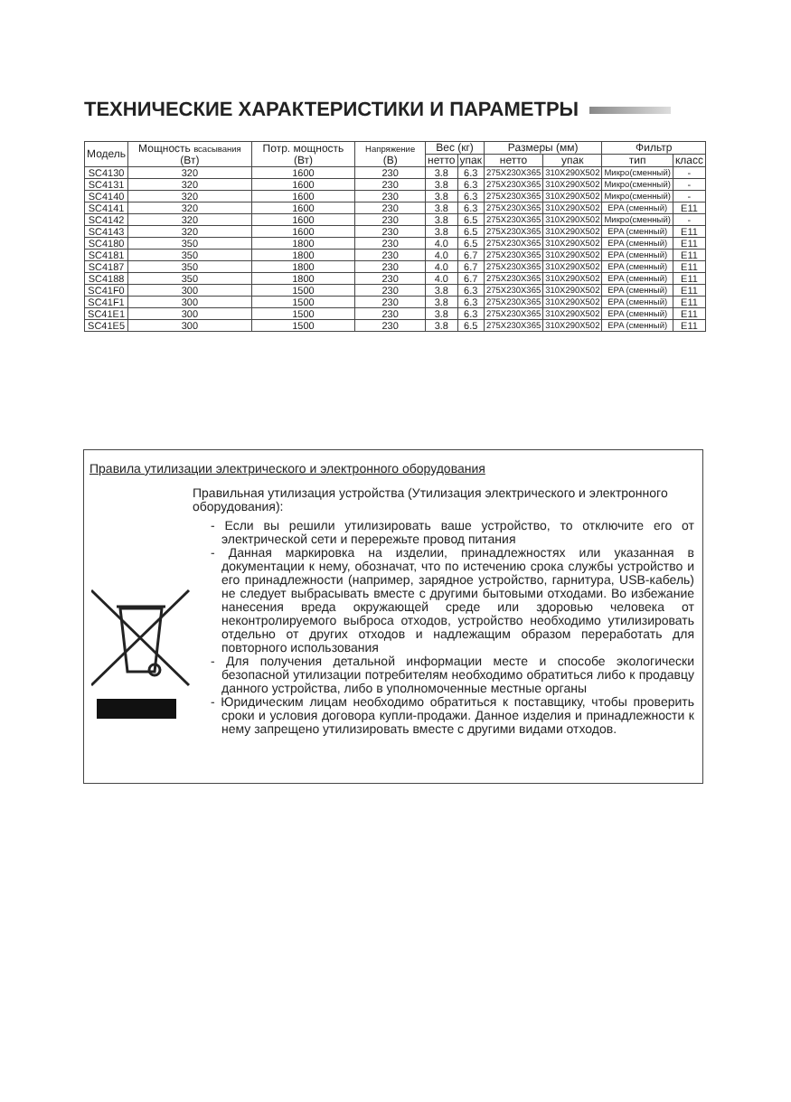ТЕХНИЧЕСКИЕ ХАРАКТЕРИСТИКИ И ПАРАМЕТРЫ
| Модель | Мощность всасывания (Вт) | Потр. мощность (Вт) | Напряжение (В) | Вес (кг) | | Размеры (мм) | | Фильтр | |
| --- | --- | --- | --- | --- | --- | --- | --- | --- | --- |
| | | | | нетто | упак | нетто | упак | тип | класс |
| SC4130 | 320 | 1600 | 230 | 3.8 | 6.3 | 275X230X365 | 310X290X502 | Микро(сменный) | - |
| SC4131 | 320 | 1600 | 230 | 3.8 | 6.3 | 275X230X365 | 310X290X502 | Микро(сменный) | - |
| SC4140 | 320 | 1600 | 230 | 3.8 | 6.3 | 275X230X365 | 310X290X502 | Микро(сменный) | - |
| SC4141 | 320 | 1600 | 230 | 3.8 | 6.3 | 275X230X365 | 310X290X502 | EPA (сменный) | E11 |
| SC4142 | 320 | 1600 | 230 | 3.8 | 6.5 | 275X230X365 | 310X290X502 | Микро(сменный) | - |
| SC4143 | 320 | 1600 | 230 | 3.8 | 6.5 | 275X230X365 | 310X290X502 | EPA (сменный) | E11 |
| SC4180 | 350 | 1800 | 230 | 4.0 | 6.5 | 275X230X365 | 310X290X502 | EPA (сменный) | E11 |
| SC4181 | 350 | 1800 | 230 | 4.0 | 6.7 | 275X230X365 | 310X290X502 | EPA (сменный) | E11 |
| SC4187 | 350 | 1800 | 230 | 4.0 | 6.7 | 275X230X365 | 310X290X502 | EPA (сменный) | E11 |
| SC4188 | 350 | 1800 | 230 | 4.0 | 6.7 | 275X230X365 | 310X290X502 | EPA (сменный) | E11 |
| SC41F0 | 300 | 1500 | 230 | 3.8 | 6.3 | 275X230X365 | 310X290X502 | EPA (сменный) | E11 |
| SC41F1 | 300 | 1500 | 230 | 3.8 | 6.3 | 275X230X365 | 310X290X502 | EPA (сменный) | E11 |
| SC41E1 | 300 | 1500 | 230 | 3.8 | 6.3 | 275X230X365 | 310X290X502 | EPA (сменный) | E11 |
| SC41E5 | 300 | 1500 | 230 | 3.8 | 6.5 | 275X230X365 | 310X290X502 | EPA (сменный) | E11 |
Правила утилизации электрического и электронного оборудования
Правильная утилизация устройства (Утилизация электрического и электронного оборудования):
- Если вы решили утилизировать ваше устройство, то отключите его от электрической сети и перережьте провод питания
- Данная маркировка на изделии, принадлежностях или указанная в документации к нему, обозначат, что по истечению срока службы устройство и его принадлежности (например, зарядное устройство, гарнитура, USB-кабель) не следует выбрасывать вместе с другими бытовыми отходами. Во избежание нанесения вреда окружающей среде или здоровью человека от неконтролируемого выброса отходов, устройство необходимо утилизировать отдельно от других отходов и надлежащим образом переработать для повторного использования
- Для получения детальной информации месте и способе экологически безопасной утилизации потребителям необходимо обратиться либо к продавцу данного устройства, либо в уполномоченные местные органы
- Юридическим лицам необходимо обратиться к поставщику, чтобы проверить сроки и условия договора купли-продажи. Данное изделия и принадлежности к нему запрещено утилизировать вместе с другими видами отходов.